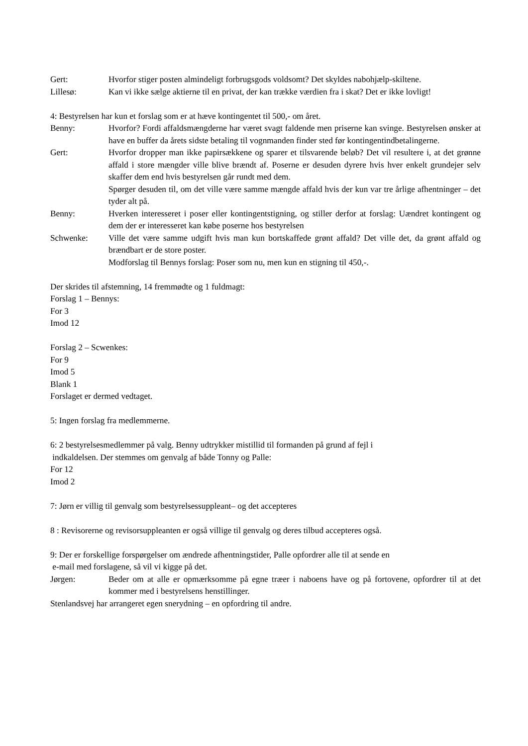Gert: Hvorfor stiger posten almindeligt forbrugsgods voldsomt? Det skyldes nabohjælp-skiltene.
Lillesø: Kan vi ikke sælge aktierne til en privat, der kan trække værdien fra i skat? Det er ikke lovligt!
4: Bestyrelsen har kun et forslag som er at hæve kontingentet til 500,- om året.
Benny: Hvorfor? Fordi affaldsmængderne har været svagt faldende men priserne kan svinge. Bestyrelsen ønsker at have en buffer da årets sidste betaling til vognmanden finder sted før kontingentindbetalingerne.
Gert: Hvorfor dropper man ikke papirsækkene og sparer et tilsvarende beløb? Det vil resultere i, at det grønne affald i store mængder ville blive brændt af. Poserne er desuden dyrere hvis hver enkelt grundejer selv skaffer dem end hvis bestyrelsen går rundt med dem.
Spørger desuden til, om det ville være samme mængde affald hvis der kun var tre årlige afhentninger – det tyder alt på.
Benny: Hverken interesseret i poser eller kontingentstigning, og stiller derfor at forslag: Uændret kontingent og dem der er interesseret kan købe poserne hos bestyrelsen
Schwenke: Ville det være samme udgift hvis man kun bortskaffede grønt affald? Det ville det, da grønt affald og brændbart er de store poster.
Modforslag til Bennys forslag: Poser som nu, men kun en stigning til 450,-.
Der skrides til afstemning, 14 fremmødte og 1 fuldmagt:
Forslag 1 – Bennys:
For 3
Imod 12
Forslag 2 – Scwenkes:
For 9
Imod 5
Blank 1
Forslaget er dermed vedtaget.
5: Ingen forslag fra medlemmerne.
6: 2 bestyrelsesmedlemmer på valg. Benny udtrykker mistillid til formanden på grund af fejl i
indkaldelsen. Der stemmes om genvalg af både Tonny og Palle:
For 12
Imod 2
7: Jørn er villig til genvalg som bestyrelsessuppleant– og det accepteres
8 : Revisorerne og revisorsuppleanten er også villige til genvalg og deres tilbud accepteres også.
9: Der er forskellige forspørgelser om ændrede afhentningstider, Palle opfordrer alle til at sende en
e-mail med forslagene, så vil vi kigge på det.
Jørgen: Beder om at alle er opmærksomme på egne træer i naboens have og på fortovene, opfordrer til at det kommer med i bestyrelsens henstillinger.
Stenlandsvej har arrangeret egen snerydning – en opfordring til andre.